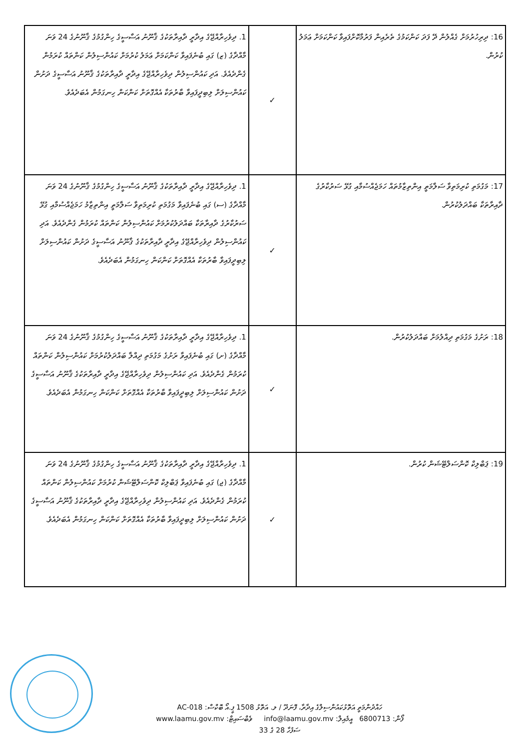| 16: ދިރިހުރުމަށް ގެއްލުން ދޭ ފަދަ ކަންކަމުގެ ތެރެއިން ފަރުމާކޮށްފައިވާ ކަންކަމަށް ޢަމަލު ކުރުން. | ✓ | 1. ދިވެހިރާއްޖޭގެ އިދާރީ ދާއިރާތަކުގެ ޤާނޫނު އަސާސީގެ ހިންގުމުގެ ޤާނޫނުގެ 24 ވަނަ މާއްދާގެ (ޒ) ގައި ބުނެފައިވާ ކަންކަމަށް ޢަމަލު ކުރުމަށް ކައުންސިލުން ކަންތައް ކުރަމުން ގެންދެއެވެ. އަދި ކައުންސިލުން ދިވެހިރާއްޖޭގެ އިދާރީ ދާއިރާތަކުގެ ޤާނޫނު އަސާސީގެ ދަށުން ކައުންސިލަށް ލިބިދީފައިވާ ބާރުތަކާ އެއްގޮތަށް ކަންކަން ހިނގަމުން އެބަދެއެވެ. |
| 17: މަގުމަތި ކުރިމަތިވާ ސަލާމަތީ އިންތިޒާމުތައް ހަމަޖެއްސުމާއި ގުޅޭ ސަރުކާރުގެ ދާއިރާތަކާ ބައްދަލުކުރުން. | ✓ | 1. ދިވެހިރާއްޖޭގެ އިދާރީ ދާއިރާތަކުގެ ޤާނޫނު އަސާސީގެ ހިންގުމުގެ ޤާނޫނުގެ 24 ވަނަ މާއްދާގެ (ސ) ގައި ބުނެފައިވާ މަގުމަތި ކުރިމަތިވާ ސަލާމަތީ އިންތިޒާމު ހަމަޖެއްސުމާއި ގުޅޭ ސަރުކާރުގެ ދާއިރާތަކާ ބައްދަލުކުރުމަށް ކައުންސިލުން ކަންތައް ކުރަމުން ގެންދެއެވެ. އަދި ކައުންސިލުން ދިވެހިރާއްޖޭގެ އިދާރީ ދާއިރާތަކުގެ ޤާނޫނު އަސާސީގެ ދަށުން ކައުންސިލަށް ލިބިދީފައިވާ ބާރުތަކާ އެއްގޮތަށް ކަންކަން ހިނގަމުން އެބަދެއެވެ. |
| 18: ރަށުގެ މަގުމަތި ދިއްލުމަށް ބައްދަލުކުރުން. | ✓ | 1. ދިވެހިރާއްޖޭގެ އިދާރީ ދާއިރާތަކުގެ ޤާނޫނު އަސާސީގެ ހިންގުމުގެ ޤާނޫނުގެ 24 ވަނަ މާއްދާގެ (ށ) ގައި ބުނެފައިވާ ރަށުގެ މަގުމަތި ދިއްލާ ބައްދަލުކުރުމަށް ކައުންސިލުން ކަންތައް ކުރަމުން ގެންދެއެވެ. އަދި ކައުންސިލުން ދިވެހިރާއްޖޭގެ އިދާރީ ދާއިރާތަކުގެ ޤާނޫނު އަސާސީގެ ދަށުން ކައުންސިލަށް ލިބިދީފައިވާ ބާރުތަކާ އެއްގޮތަށް ކަންކަން ހިނގަމުން އެބަދެއެވެ. |
| 19: ޕަބްލިކް ކޮންސަލްޓޭޝަން ކުރުން. | ✓ | 1. ދިވެހިރާއްޖޭގެ އިދާރީ ދާއިރާތަކުގެ ޤާނޫނު އަސާސީގެ ހިންގުމުގެ ޤާނޫނުގެ 24 ވަނަ މާއްދާގެ (ޖ) ގައި ބުނެފައިވާ ޕަބްލިކް ކޮންސަލްޓޭޝަން ކުރުމަށް ކައުންސިލުން ކަންތައް ކުރަމުން ގެންދެއެވެ. އަދި ކައުންސިލުން ދިވެހިރާއްޖޭގެ އިދާރީ ދާއިރާތަކުގެ ޤާނޫނު އަސާސީގެ ދަށުން ކައުންސިލަށް ލިބިދީފައިވާ ބާރުތަކާ އެއްގޮތަށް ކަންކަން ހިނގަމުން އެބަދެއެވެ. |
ހައްދުންމަތީ އަތޮޅުކައުންސިލްގެ އިދާރާ، ފޮނަދޫ / ލ. އަތޮޅު 1508 ޕީ.އޯ ބޮކްސް: AC-018
ފޯން: 6800713 އީމެއިލް: info@laamu.gov.mv ވެބްސައިޓް: www.laamu.gov.mv
ސަފުހާ 28 ގެ 33